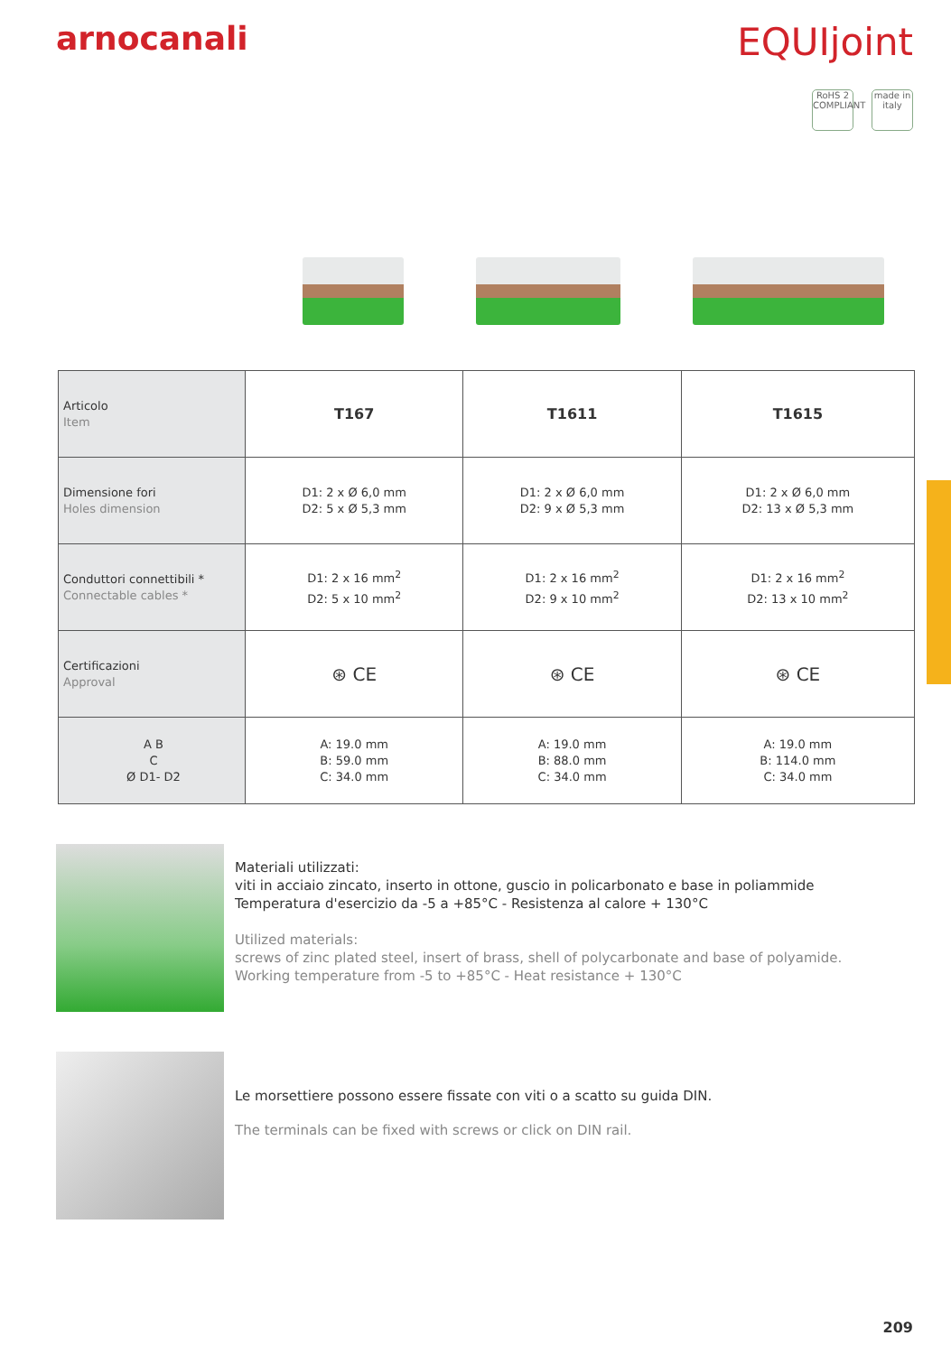arnocanali
EQUIjoint
RoHS 2 COMPLIANT
made in italy
| Articolo Item | T167 | T1611 | T1615 |
| Dimensione fori Holes dimension | D1: 2 x Ø 6,0 mm D2: 5 x Ø 5,3 mm | D1: 2 x Ø 6,0 mm D2: 9 x Ø 5,3 mm | D1: 2 x Ø 6,0 mm D2: 13 x Ø 5,3 mm |
| Conduttori connettibili * Connectable cables * | D1: 2 x 16 mm<sup>2</sup> D2: 5 x 10 mm<sup>2</sup> | D1: 2 x 16 mm<sup>2</sup> D2: 9 x 10 mm<sup>2</sup> | D1: 2 x 16 mm<sup>2</sup> D2: 13 x 10 mm<sup>2</sup> |
| Certificazioni Approval | ⊛ CE | ⊛ CE | ⊛ CE |
| A B C Ø D1- D2 | A: 19.0 mm B: 59.0 mm C: 34.0 mm | A: 19.0 mm B: 88.0 mm C: 34.0 mm | A: 19.0 mm B: 114.0 mm C: 34.0 mm |
Materiali utilizzati:
viti in acciaio zincato, inserto in ottone, guscio in policarbonato e base in poliammide
Temperatura d'esercizio da -5 a +85°C - Resistenza al calore + 130°C
Utilized materials:
screws of zinc plated steel, insert of brass, shell of polycarbonate and base of polyamide.
Working temperature from -5 to +85°C - Heat resistance + 130°C
Le morsettiere possono essere fissate con viti o a scatto su guida DIN.
The terminals can be fixed with screws or click on DIN rail.
209